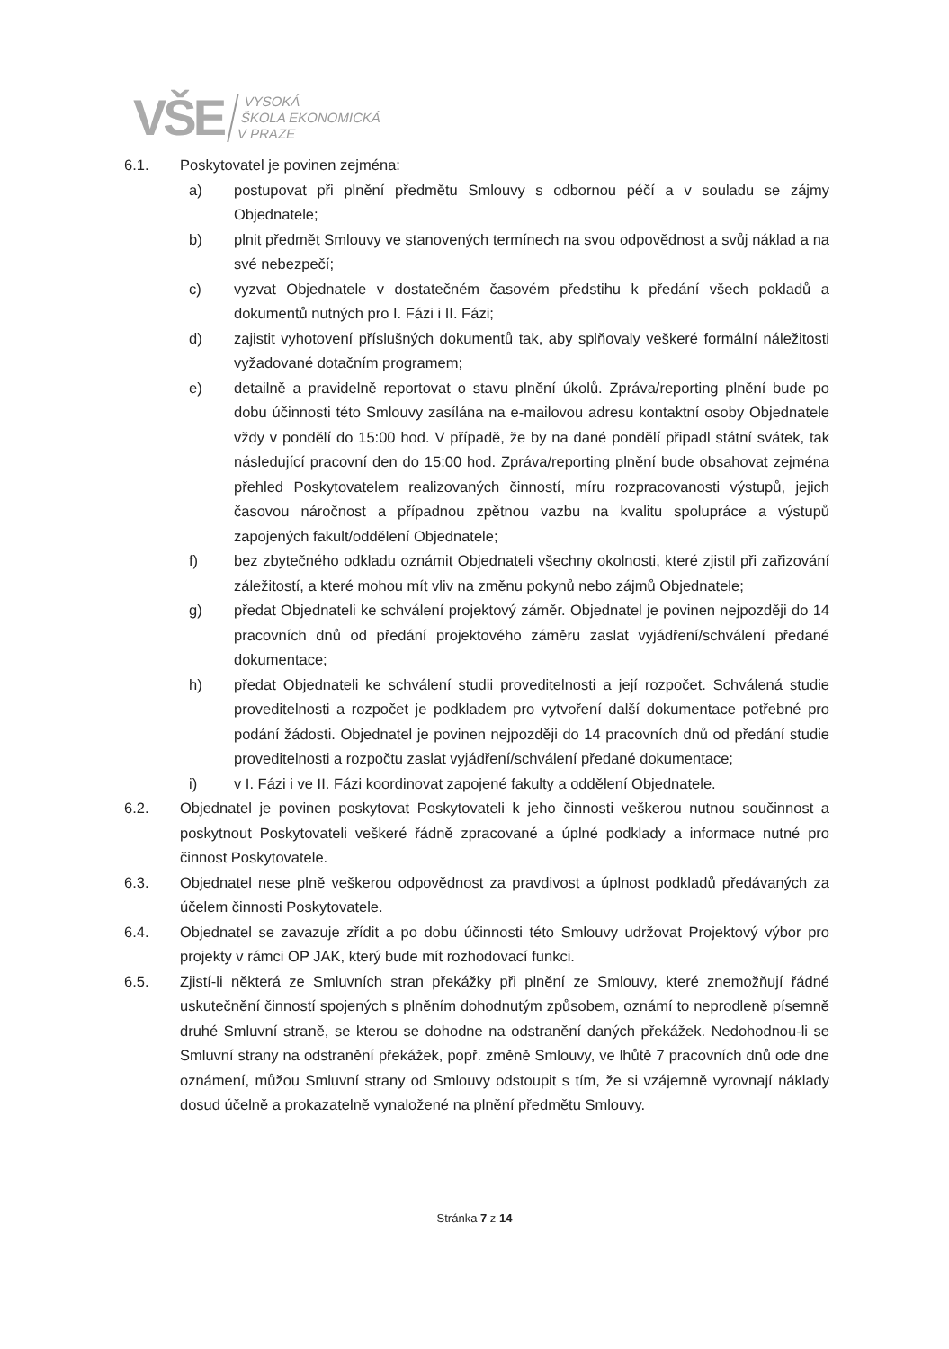VŠE
VYSOKÁ
ŠKOLA EKONOMICKÁ
V PRAZE
6.1. Poskytovatel je povinen zejména:
a) postupovat při plnění předmětu Smlouvy s odbornou péčí a v souladu se zájmy Objednatele;
b) plnit předmět Smlouvy ve stanovených termínech na svou odpovědnost a svůj náklad a na své nebezpečí;
c) vyzvat Objednatele v dostatečném časovém předstihu k předání všech pokladů a dokumentů nutných pro I. Fázi i II. Fázi;
d) zajistit vyhotovení příslušných dokumentů tak, aby splňovaly veškeré formální náležitosti vyžadované dotačním programem;
e) detailně a pravidelně reportovat o stavu plnění úkolů. Zpráva/reporting plnění bude po dobu účinnosti této Smlouvy zasílána na e-mailovou adresu kontaktní osoby Objednatele vždy v pondělí do 15:00 hod. V případě, že by na dané pondělí připadl státní svátek, tak následující pracovní den do 15:00 hod. Zpráva/reporting plnění bude obsahovat zejména přehled Poskytovatelem realizovaných činností, míru rozpracovanosti výstupů, jejich časovou náročnost a případnou zpětnou vazbu na kvalitu spolupráce a výstupů zapojených fakult/oddělení Objednatele;
f) bez zbytečného odkladu oznámit Objednateli všechny okolnosti, které zjistil při zařizování záležitostí, a které mohou mít vliv na změnu pokynů nebo zájmů Objednatele;
g) předat Objednateli ke schválení projektový záměr. Objednatel je povinen nejpozději do 14 pracovních dnů od předání projektového záměru zaslat vyjádření/schválení předané dokumentace;
h) předat Objednateli ke schválení studii proveditelnosti a její rozpočet. Schválená studie proveditelnosti a rozpočet je podkladem pro vytvoření další dokumentace potřebné pro podání žádosti. Objednatel je povinen nejpozději do 14 pracovních dnů od předání studie proveditelnosti a rozpočtu zaslat vyjádření/schválení předané dokumentace;
i) v I. Fázi i ve II. Fázi koordinovat zapojené fakulty a oddělení Objednatele.
6.2. Objednatel je povinen poskytovat Poskytovateli k jeho činnosti veškerou nutnou součinnost a poskytnout Poskytovateli veškeré řádně zpracované a úplné podklady a informace nutné pro činnost Poskytovatele.
6.3. Objednatel nese plně veškerou odpovědnost za pravdivost a úplnost podkladů předávaných za účelem činnosti Poskytovatele.
6.4. Objednatel se zavazuje zřídit a po dobu účinnosti této Smlouvy udržovat Projektový výbor pro projekty v rámci OP JAK, který bude mít rozhodovací funkci.
6.5. Zjistí-li některá ze Smluvních stran překážky při plnění ze Smlouvy, které znemožňují řádné uskutečnění činností spojených s plněním dohodnutým způsobem, oznámí to neprodleně písemně druhé Smluvní straně, se kterou se dohodne na odstranění daných překážek. Nedohodnou-li se Smluvní strany na odstranění překážek, popř. změně Smlouvy, ve lhůtě 7 pracovních dnů ode dne oznámení, můžou Smluvní strany od Smlouvy odstoupit s tím, že si vzájemně vyrovnají náklady dosud účelně a prokazatelně vynaložené na plnění předmětu Smlouvy.
Stránka 7 z 14